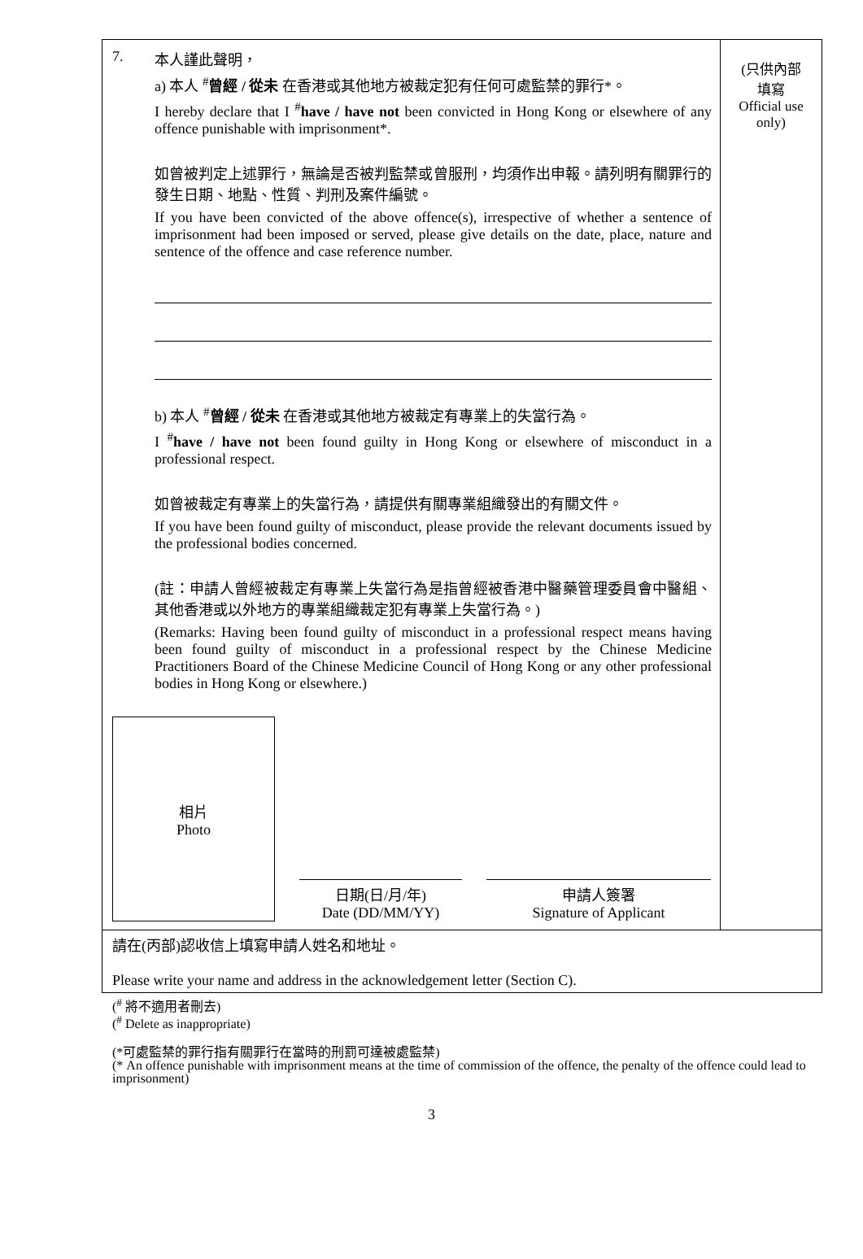7. 本人謹此聲明，
a) 本人 <sup>#</sup>曾經 / 從未 在香港或其他地方被裁定犯有任何可處監禁的罪行*。
I hereby declare that I <sup>#</sup>have / have not been convicted in Hong Kong or elsewhere of any offence punishable with imprisonment*.
如曾被判定上述罪行，無論是否被判監禁或曾服刑，均須作出申報。請列明有關罪行的發生日期、地點、性質、判刑及案件編號。
If you have been convicted of the above offence(s), irrespective of whether a sentence of imprisonment had been imposed or served, please give details on the date, place, nature and sentence of the offence and case reference number.
b) 本人 <sup>#</sup>曾經 / 從未 在香港或其他地方被裁定有專業上的失當行為。
I <sup>#</sup>have / have not been found guilty in Hong Kong or elsewhere of misconduct in a professional respect.
如曾被裁定有專業上的失當行為，請提供有關專業組織發出的有關文件。
If you have been found guilty of misconduct, please provide the relevant documents issued by the professional bodies concerned.
(註：申請人曾經被裁定有專業上失當行為是指曾經被香港中醫藥管理委員會中醫組、其他香港或以外地方的專業組織裁定犯有專業上失當行為。)
(Remarks: Having been found guilty of misconduct in a professional respect means having been found guilty of misconduct in a professional respect by the Chinese Medicine Practitioners Board of the Chinese Medicine Council of Hong Kong or any other professional bodies in Hong Kong or elsewhere.)
相片
Photo
日期(日/月/年)
Date (DD/MM/YY)
申請人簽署
Signature of Applicant
(只供內部
填寫
Official use
only)
請在(丙部)認收信上填寫申請人姓名和地址。
Please write your name and address in the acknowledgement letter (Section C).
(<sup>#</sup> 將不適用者刪去)
(<sup>#</sup> Delete as inappropriate)
(*可處監禁的罪行指有關罪行在當時的刑罰可達被處監禁)
(* An offence punishable with imprisonment means at the time of commission of the offence, the penalty of the offence could lead to imprisonment)
3